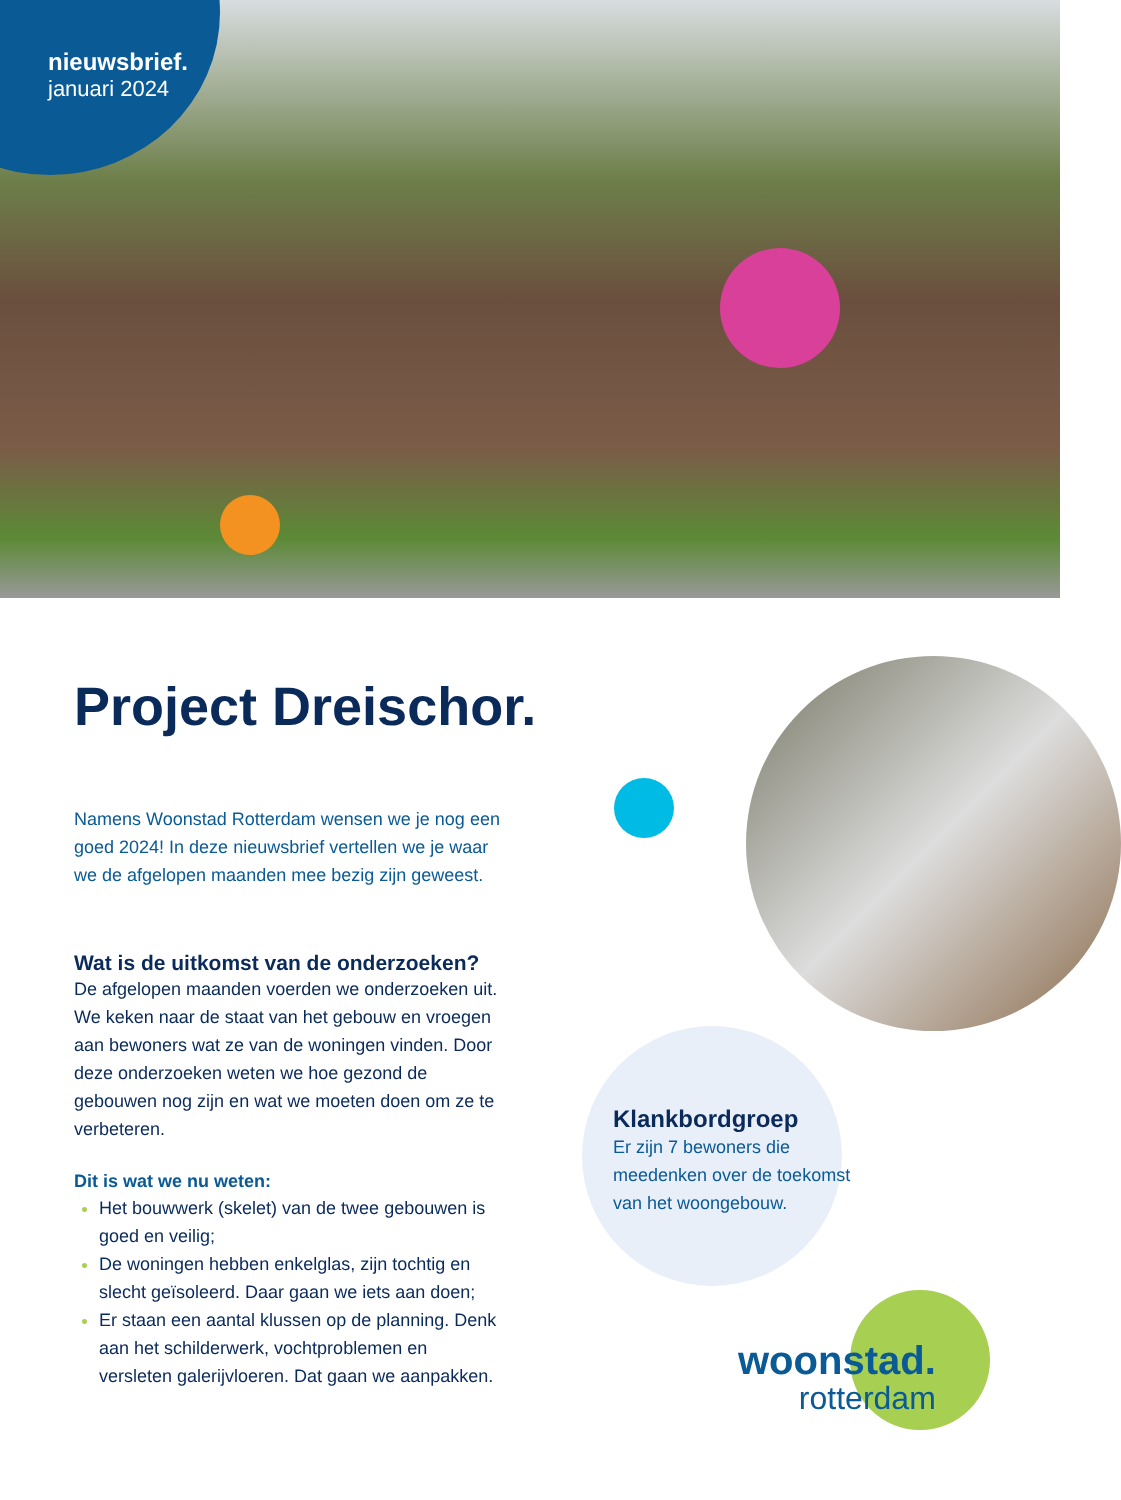nieuwsbrief.
januari 2024
Project Dreischor.
Namens Woonstad Rotterdam wensen we je nog een goed 2024! In deze nieuwsbrief vertellen we je waar we de afgelopen maanden mee bezig zijn geweest.
Wat is de uitkomst van de onderzoeken?
De afgelopen maanden voerden we onderzoeken uit. We keken naar de staat van het gebouw en vroegen aan bewoners wat ze van de woningen vinden. Door deze onderzoeken weten we hoe gezond de gebouwen nog zijn en wat we moeten doen om ze te verbeteren.
Dit is wat we nu weten:
Het bouwwerk (skelet) van de twee gebouwen is goed en veilig;
De woningen hebben enkelglas, zijn tochtig en slecht geïsoleerd. Daar gaan we iets aan doen;
Er staan een aantal klussen op de planning. Denk aan het schilderwerk, vochtproblemen en versleten galerijvloeren. Dat gaan we aanpakken.
Klankbordgroep
Er zijn 7 bewoners die meedenken over de toekomst van het woongebouw.
woonstad.
rotterdam